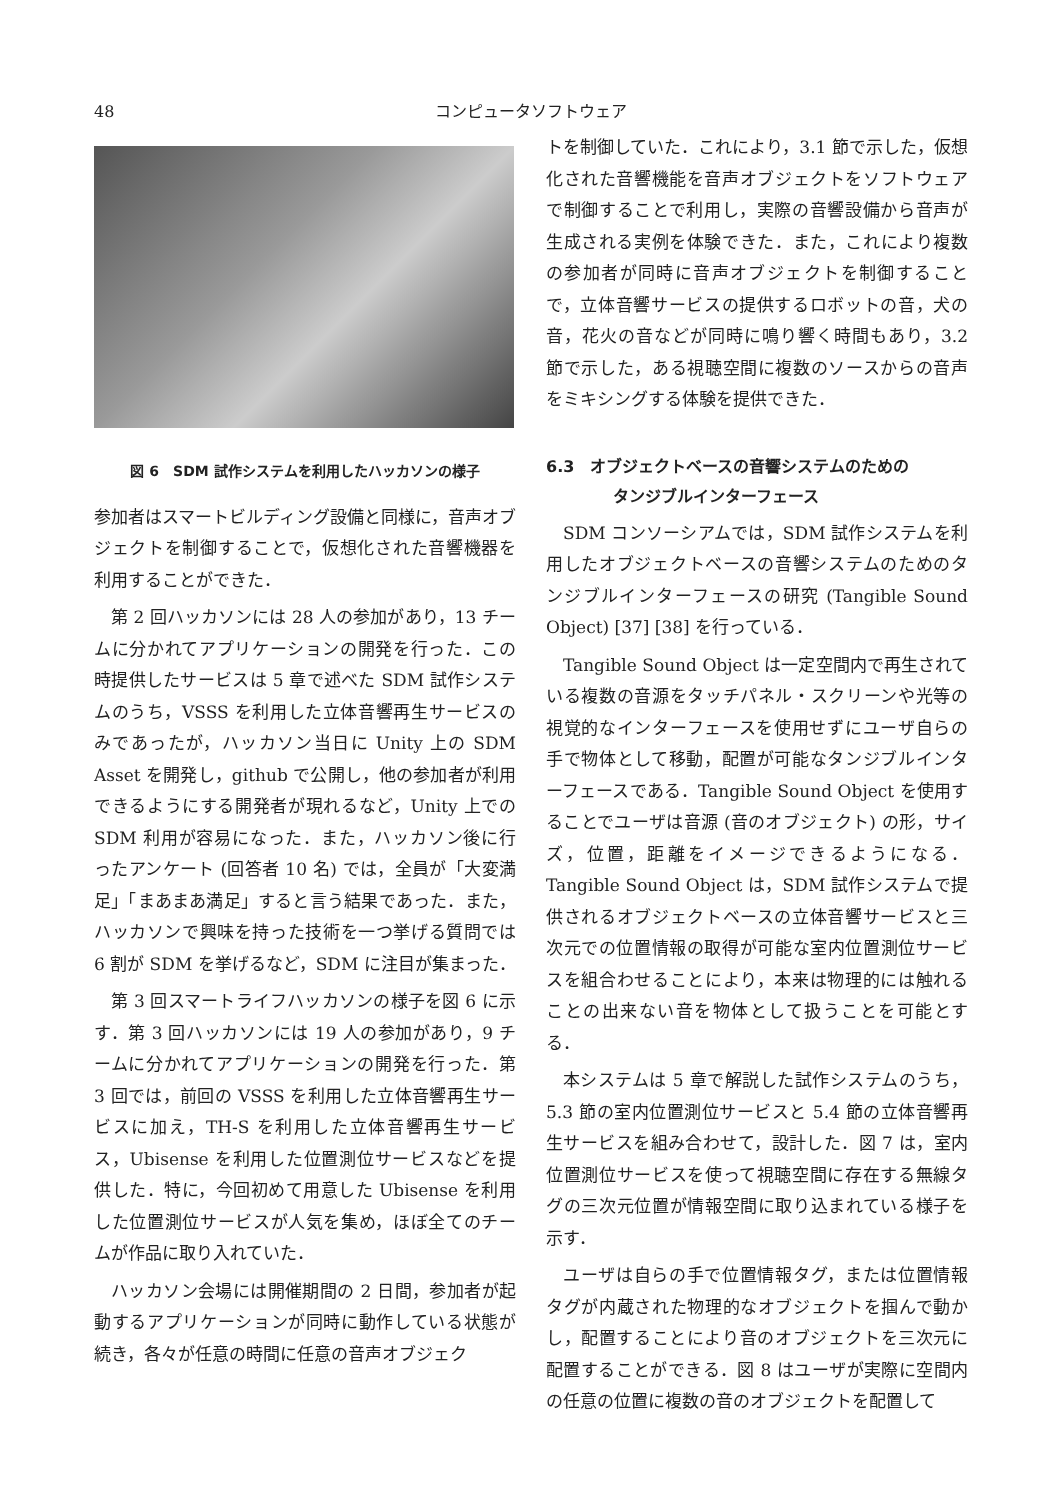48 コンピュータソフトウェア
図 6　SDM 試作システムを利用したハッカソンの様子
参加者はスマートビルディング設備と同様に，音声オブジェクトを制御することで，仮想化された音響機器を利用することができた．
第 2 回ハッカソンには 28 人の参加があり，13 チームに分かれてアプリケーションの開発を行った．この時提供したサービスは 5 章で述べた SDM 試作システムのうち，VSSS を利用した立体音響再生サービスのみであったが，ハッカソン当日に Unity 上の SDM Asset を開発し，github で公開し，他の参加者が利用できるようにする開発者が現れるなど，Unity 上での SDM 利用が容易になった．また，ハッカソン後に行ったアンケート (回答者 10 名) では，全員が「大変満足」「まあまあ満足」すると言う結果であった．また，ハッカソンで興味を持った技術を一つ挙げる質問では 6 割が SDM を挙げるなど，SDM に注目が集まった．
第 3 回スマートライフハッカソンの様子を図 6 に示す．第 3 回ハッカソンには 19 人の参加があり，9 チームに分かれてアプリケーションの開発を行った．第 3 回では，前回の VSSS を利用した立体音響再生サービスに加え，TH-S を利用した立体音響再生サービス，Ubisense を利用した位置測位サービスなどを提供した．特に，今回初めて用意した Ubisense を利用した位置測位サービスが人気を集め，ほぼ全てのチームが作品に取り入れていた．
ハッカソン会場には開催期間の 2 日間，参加者が起動するアプリケーションが同時に動作している状態が続き，各々が任意の時間に任意の音声オブジェク
トを制御していた．これにより，3.1 節で示した，仮想化された音響機能を音声オブジェクトをソフトウェアで制御することで利用し，実際の音響設備から音声が生成される実例を体験できた．また，これにより複数の参加者が同時に音声オブジェクトを制御することで，立体音響サービスの提供するロボットの音，犬の音，花火の音などが同時に鳴り響く時間もあり，3.2 節で示した，ある視聴空間に複数のソースからの音声をミキシングする体験を提供できた．
6.3　オブジェクトベースの音響システムのための
タンジブルインターフェース
SDM コンソーシアムでは，SDM 試作システムを利用したオブジェクトベースの音響システムのためのタンジブルインターフェースの研究 (Tangible Sound Object) [37] [38] を行っている．
Tangible Sound Object は一定空間内で再生されている複数の音源をタッチパネル・スクリーンや光等の視覚的なインターフェースを使用せずにユーザ自らの手で物体として移動，配置が可能なタンジブルインターフェースである．Tangible Sound Object を使用することでユーザは音源 (音のオブジェクト) の形，サイズ，位置，距離をイメージできるようになる．Tangible Sound Object は，SDM 試作システムで提供されるオブジェクトベースの立体音響サービスと三次元での位置情報の取得が可能な室内位置測位サービスを組合わせることにより，本来は物理的には触れることの出来ない音を物体として扱うことを可能とする．
本システムは 5 章で解説した試作システムのうち，5.3 節の室内位置測位サービスと 5.4 節の立体音響再生サービスを組み合わせて，設計した．図 7 は，室内位置測位サービスを使って視聴空間に存在する無線タグの三次元位置が情報空間に取り込まれている様子を示す．
ユーザは自らの手で位置情報タグ，または位置情報タグが内蔵された物理的なオブジェクトを掴んで動かし，配置することにより音のオブジェクトを三次元に配置することができる．図 8 はユーザが実際に空間内の任意の位置に複数の音のオブジェクトを配置して